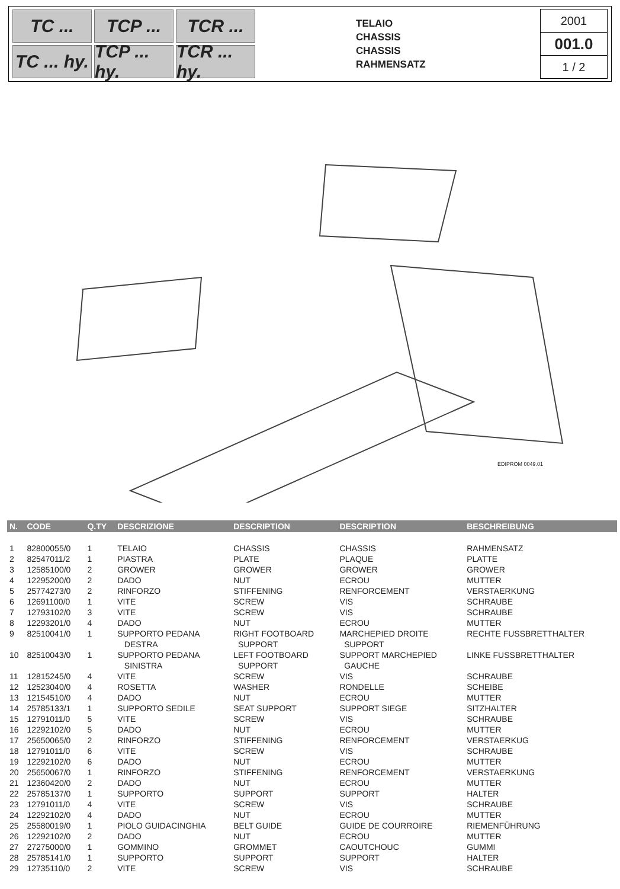TC ...
TCP ...
TCR ...
TC ... hy.
TCP ... hy.
TCR ... hy.
TELAIO
CHASSIS
CHASSIS
RAHMENSATZ
2001
001.0
1 / 2
EDIPROM 0049.01
| N. | CODE | Q.TY | DESCRIZIONE | DESCRIPTION | DESCRIPTION | BESCHREIBUNG |
| --- | --- | --- | --- | --- | --- | --- |
| 1 | 82800055/0 | 1 | TELAIO | CHASSIS | CHASSIS | RAHMENSATZ |
| 2 | 82547011/2 | 1 | PIASTRA | PLATE | PLAQUE | PLATTE |
| 3 | 12585100/0 | 2 | GROWER | GROWER | GROWER | GROWER |
| 4 | 12295200/0 | 2 | DADO | NUT | ECROU | MUTTER |
| 5 | 25774273/0 | 2 | RINFORZO | STIFFENING | RENFORCEMENT | VERSTAERKUNG |
| 6 | 12691100/0 | 1 | VITE | SCREW | VIS | SCHRAUBE |
| 7 | 12793102/0 | 3 | VITE | SCREW | VIS | SCHRAUBE |
| 8 | 12293201/0 | 4 | DADO | NUT | ECROU | MUTTER |
| 9 | 82510041/0 | 1 | SUPPORTO PEDANA DESTRA | RIGHT FOOTBOARD SUPPORT | MARCHEPIED DROITE SUPPORT | RECHTE FUSSBRETTHALTER |
| 10 | 82510043/0 | 1 | SUPPORTO PEDANA SINISTRA | LEFT FOOTBOARD SUPPORT | SUPPORT MARCHEPIED GAUCHE | LINKE FUSSBRETTHALTER |
| 11 | 12815245/0 | 4 | VITE | SCREW | VIS | SCHRAUBE |
| 12 | 12523040/0 | 4 | ROSETTA | WASHER | RONDELLE | SCHEIBE |
| 13 | 12154510/0 | 4 | DADO | NUT | ECROU | MUTTER |
| 14 | 25785133/1 | 1 | SUPPORTO SEDILE | SEAT SUPPORT | SUPPORT SIEGE | SITZHALTER |
| 15 | 12791011/0 | 5 | VITE | SCREW | VIS | SCHRAUBE |
| 16 | 12292102/0 | 5 | DADO | NUT | ECROU | MUTTER |
| 17 | 25650065/0 | 2 | RINFORZO | STIFFENING | RENFORCEMENT | VERSTAERKUG |
| 18 | 12791011/0 | 6 | VITE | SCREW | VIS | SCHRAUBE |
| 19 | 12292102/0 | 6 | DADO | NUT | ECROU | MUTTER |
| 20 | 25650067/0 | 1 | RINFORZO | STIFFENING | RENFORCEMENT | VERSTAERKUNG |
| 21 | 12360420/0 | 2 | DADO | NUT | ECROU | MUTTER |
| 22 | 25785137/0 | 1 | SUPPORTO | SUPPORT | SUPPORT | HALTER |
| 23 | 12791011/0 | 4 | VITE | SCREW | VIS | SCHRAUBE |
| 24 | 12292102/0 | 4 | DADO | NUT | ECROU | MUTTER |
| 25 | 25580019/0 | 1 | PIOLO GUIDACINGHIA | BELT GUIDE | GUIDE DE COURROIRE | RIEMENFÜHRUNG |
| 26 | 12292102/0 | 2 | DADO | NUT | ECROU | MUTTER |
| 27 | 27275000/0 | 1 | GOMMINO | GROMMET | CAOUTCHOUC | GUMMI |
| 28 | 25785141/0 | 1 | SUPPORTO | SUPPORT | SUPPORT | HALTER |
| 29 | 12735110/0 | 2 | VITE | SCREW | VIS | SCHRAUBE |